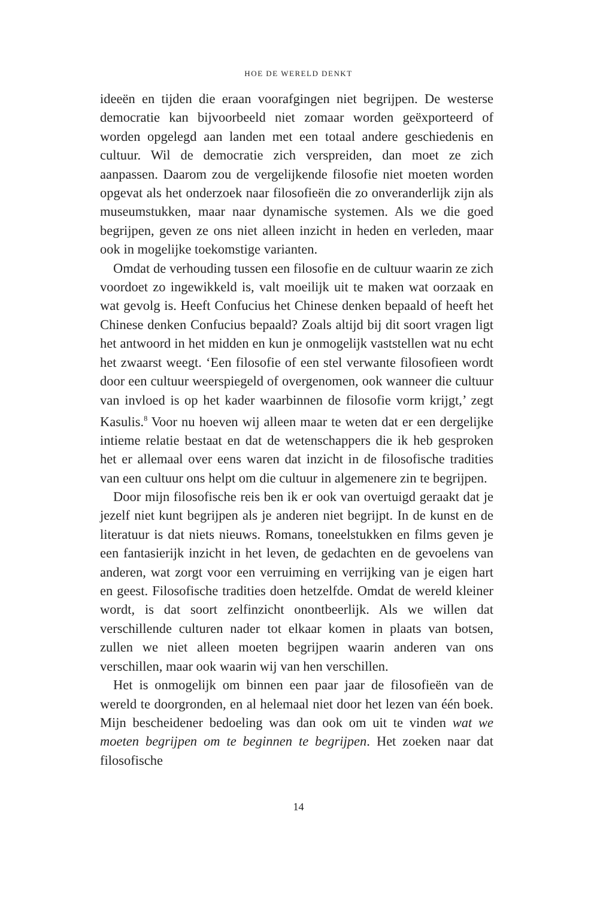HOE DE WERELD DENKT
ideeën en tijden die eraan voorafgingen niet begrijpen. De westerse democratie kan bijvoorbeeld niet zomaar worden geëxporteerd of worden opgelegd aan landen met een totaal andere geschiedenis en cultuur. Wil de democratie zich verspreiden, dan moet ze zich aanpassen. Daarom zou de vergelijkende filosofie niet moeten worden opgevat als het onderzoek naar filosofieën die zo onveranderlijk zijn als museumstukken, maar naar dynamische systemen. Als we die goed begrijpen, geven ze ons niet alleen inzicht in heden en verleden, maar ook in mogelijke toekomstige varianten.
Omdat de verhouding tussen een filosofie en de cultuur waarin ze zich voordoet zo ingewikkeld is, valt moeilijk uit te maken wat oorzaak en wat gevolg is. Heeft Confucius het Chinese denken bepaald of heeft het Chinese denken Confucius bepaald? Zoals altijd bij dit soort vragen ligt het antwoord in het midden en kun je onmogelijk vaststellen wat nu echt het zwaarst weegt. ‘Een filosofie of een stel verwante filosofieen wordt door een cultuur weerspiegeld of overgenomen, ook wanneer die cultuur van invloed is op het kader waarbinnen de filosofie vorm krijgt,’ zegt Kasulis.<sup>8</sup> Voor nu hoeven wij alleen maar te weten dat er een dergelijke intieme relatie bestaat en dat de wetenschappers die ik heb gesproken het er allemaal over eens waren dat inzicht in de filosofische tradities van een cultuur ons helpt om die cultuur in algemenere zin te begrijpen.
Door mijn filosofische reis ben ik er ook van overtuigd geraakt dat je jezelf niet kunt begrijpen als je anderen niet begrijpt. In de kunst en de literatuur is dat niets nieuws. Romans, toneelstukken en films geven je een fantasierijk inzicht in het leven, de gedachten en de gevoelens van anderen, wat zorgt voor een verruiming en verrijking van je eigen hart en geest. Filosofische tradities doen hetzelfde. Omdat de wereld kleiner wordt, is dat soort zelfinzicht onontbeerlijk. Als we willen dat verschillende culturen nader tot elkaar komen in plaats van botsen, zullen we niet alleen moeten begrijpen waarin anderen van ons verschillen, maar ook waarin wij van hen verschillen.
Het is onmogelijk om binnen een paar jaar de filosofieën van de wereld te doorgronden, en al helemaal niet door het lezen van één boek. Mijn bescheidener bedoeling was dan ook om uit te vinden wat we moeten begrijpen om te beginnen te begrijpen. Het zoeken naar dat filosofische
14